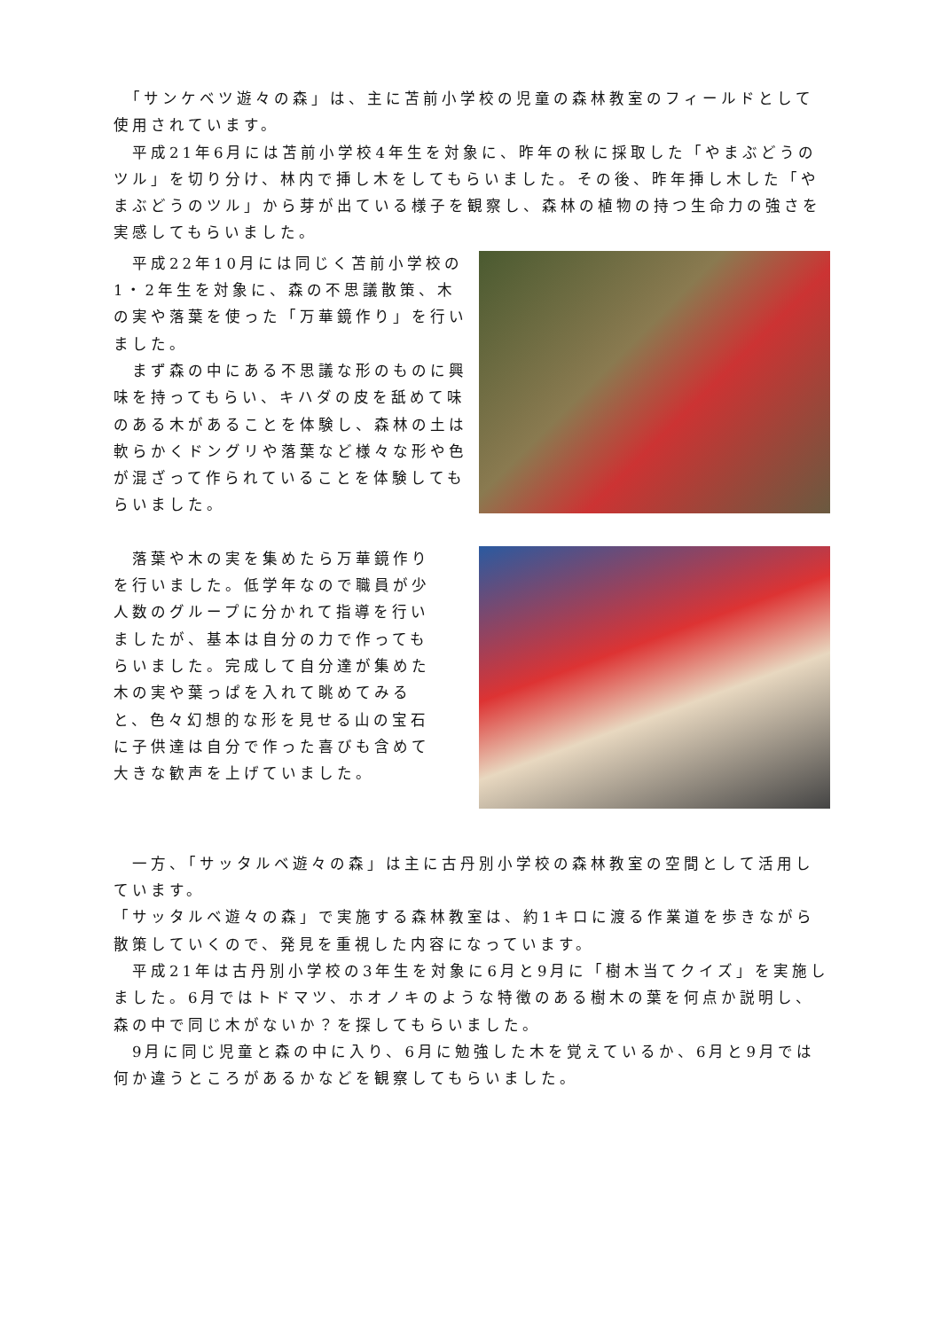「サンケベツ遊々の森」は、主に苫前小学校の児童の森林教室のフィールドとして使用されています。
　平成21年6月には苫前小学校4年生を対象に、昨年の秋に採取した「やまぶどうのツル」を切り分け、林内で挿し木をしてもらいました。その後、昨年挿し木した「やまぶどうのツル」から芽が出ている様子を観察し、森林の植物の持つ生命力の強さを実感してもらいました。
　平成22年10月には同じく苫前小学校の1・2年生を対象に、森の不思議散策、木の実や落葉を使った「万華鏡作り」を行いました。
　まず森の中にある不思議な形のものに興味を持ってもらい、キハダの皮を舐めて味のある木があることを体験し、森林の土は軟らかくドングリや落葉など様々な形や色が混ざって作られていることを体験してもらいました。
　落葉や木の実を集めたら万華鏡作りを行いました。低学年なので職員が少人数のグループに分かれて指導を行いましたが、基本は自分の力で作ってもらいました。完成して自分達が集めた木の実や葉っぱを入れて眺めてみると、色々幻想的な形を見せる山の宝石に子供達は自分で作った喜びも含めて大きな歓声を上げていました。
　一方、「サッタルベ遊々の森」は主に古丹別小学校の森林教室の空間として活用しています。
「サッタルベ遊々の森」で実施する森林教室は、約1キロに渡る作業道を歩きながら散策していくので、発見を重視した内容になっています。
　平成21年は古丹別小学校の3年生を対象に6月と9月に「樹木当てクイズ」を実施しました。6月ではトドマツ、ホオノキのような特徴のある樹木の葉を何点か説明し、森の中で同じ木がないか？を探してもらいました。
　9月に同じ児童と森の中に入り、6月に勉強した木を覚えているか、6月と9月では何か違うところがあるかなどを観察してもらいました。